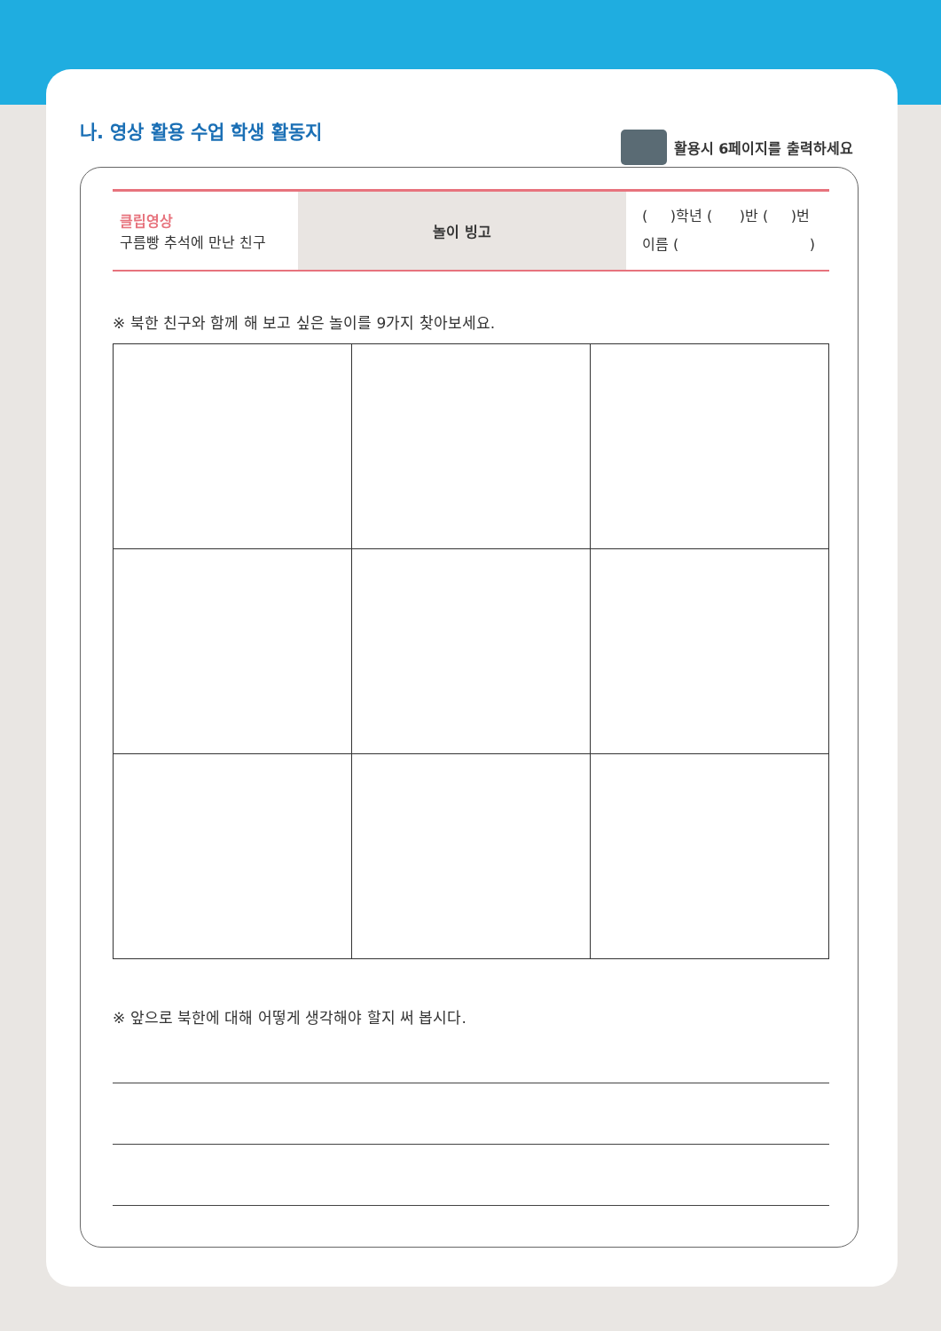나. 영상 활용 수업 학생 활동지
활용시 6페이지를 출력하세요
| 클립영상 구름빵 추석에 만난 친구 | 놀이 빙고 | ( )학년 ( )반 ( )번 이름 ( ) |
※ 북한 친구와 함께 해 보고 싶은 놀이를 9가지 찾아보세요.
※ 앞으로 북한에 대해 어떻게 생각해야 할지 써 봅시다.